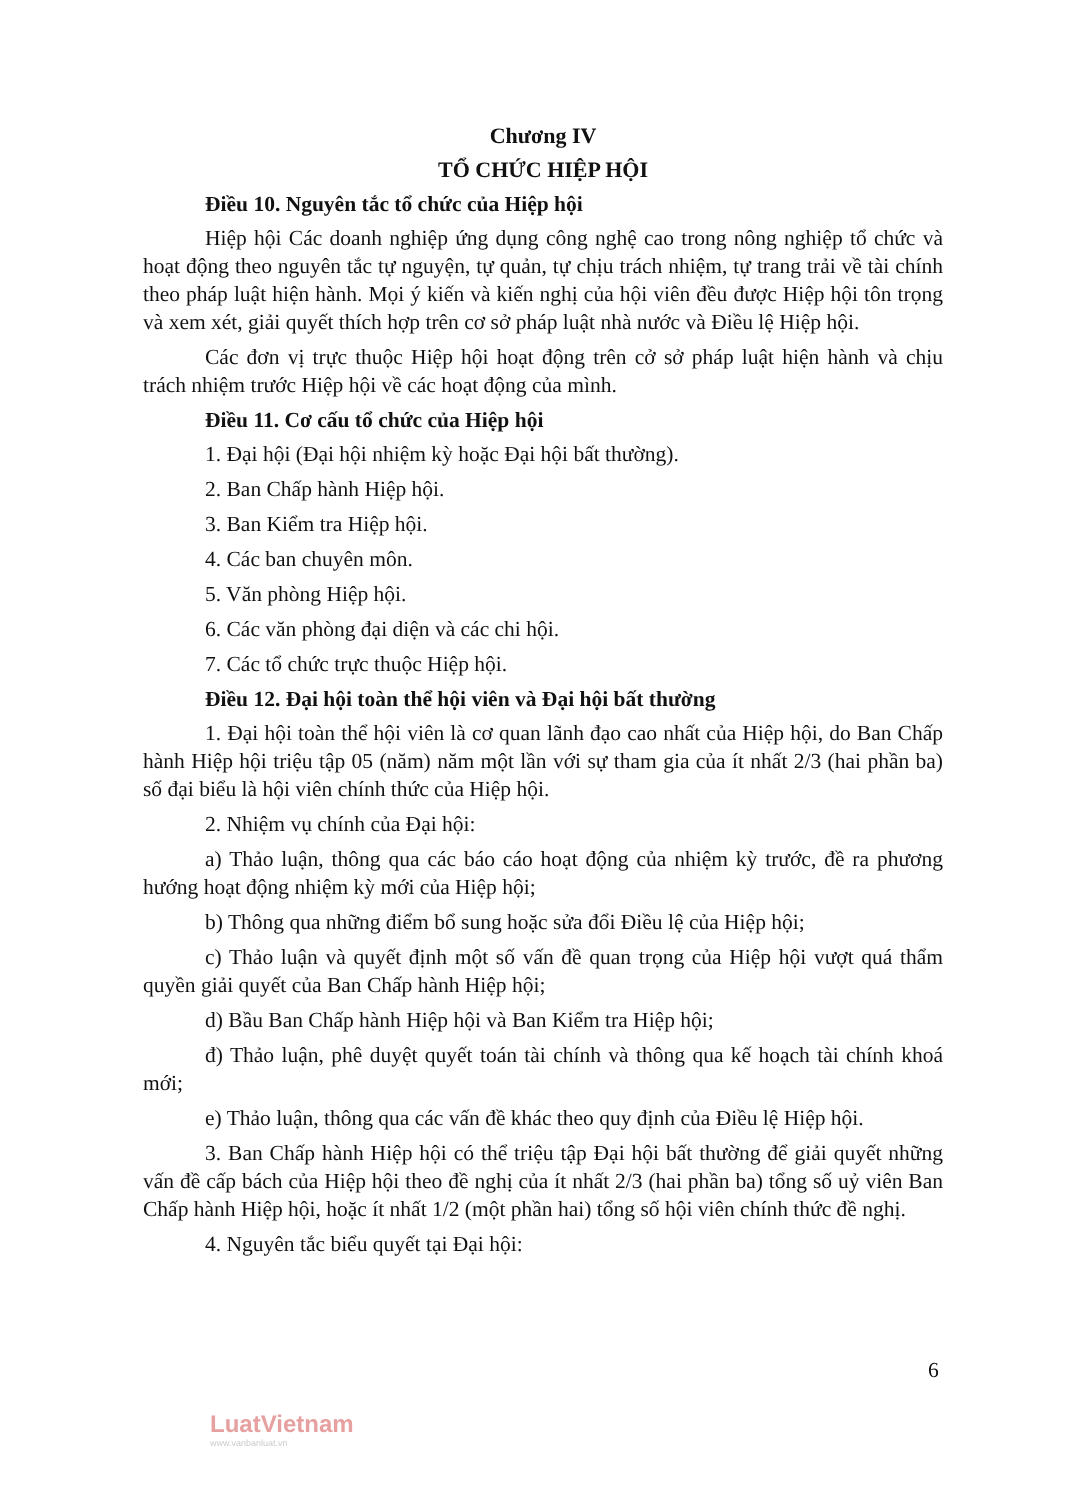Chương IV
TỔ CHỨC HIỆP HỘI
Điều 10. Nguyên tắc tổ chức của Hiệp hội
Hiệp hội Các doanh nghiệp ứng dụng công nghệ cao trong nông nghiệp tổ chức và hoạt động theo nguyên tắc tự nguyện, tự quản, tự chịu trách nhiệm, tự trang trải về tài chính theo pháp luật hiện hành. Mọi ý kiến và kiến nghị của hội viên đều được Hiệp hội tôn trọng và xem xét, giải quyết thích hợp trên cơ sở pháp luật nhà nước và Điều lệ Hiệp hội.
Các đơn vị trực thuộc Hiệp hội hoạt động trên cở sở pháp luật hiện hành và chịu trách nhiệm trước Hiệp hội về các hoạt động của mình.
Điều 11. Cơ cấu tổ chức của Hiệp hội
1. Đại hội (Đại hội nhiệm kỳ hoặc Đại hội bất thường).
2. Ban Chấp hành Hiệp hội.
3. Ban Kiểm tra Hiệp hội.
4. Các ban chuyên môn.
5. Văn phòng Hiệp hội.
6. Các văn phòng đại diện và các chi hội.
7. Các tổ chức trực thuộc Hiệp hội.
Điều 12. Đại hội toàn thể hội viên và Đại hội bất thường
1. Đại hội toàn thể hội viên là cơ quan lãnh đạo cao nhất của Hiệp hội, do Ban Chấp hành Hiệp hội triệu tập 05 (năm) năm một lần với sự tham gia của ít nhất 2/3 (hai phần ba) số đại biểu là hội viên chính thức của Hiệp hội.
2. Nhiệm vụ chính của Đại hội:
a) Thảo luận, thông qua các báo cáo hoạt động của nhiệm kỳ trước, đề ra phương hướng hoạt động nhiệm kỳ mới của Hiệp hội;
b) Thông qua những điểm bổ sung hoặc sửa đổi Điều lệ của Hiệp hội;
c) Thảo luận và quyết định một số vấn đề quan trọng của Hiệp hội vượt quá thẩm quyền giải quyết của Ban Chấp hành Hiệp hội;
d) Bầu Ban Chấp hành Hiệp hội và Ban Kiểm tra Hiệp hội;
đ) Thảo luận, phê duyệt quyết toán tài chính và thông qua kế hoạch tài chính khoá mới;
e) Thảo luận, thông qua các vấn đề khác theo quy định của Điều lệ Hiệp hội.
3. Ban Chấp hành Hiệp hội có thể triệu tập Đại hội bất thường để giải quyết những vấn đề cấp bách của Hiệp hội theo đề nghị của ít nhất 2/3 (hai phần ba) tổng số uỷ viên Ban Chấp hành Hiệp hội, hoặc ít nhất 1/2 (một phần hai) tổng số hội viên chính thức đề nghị.
4. Nguyên tắc biểu quyết tại Đại hội:
6
LuatVietnam
www.vanbanluat.vn